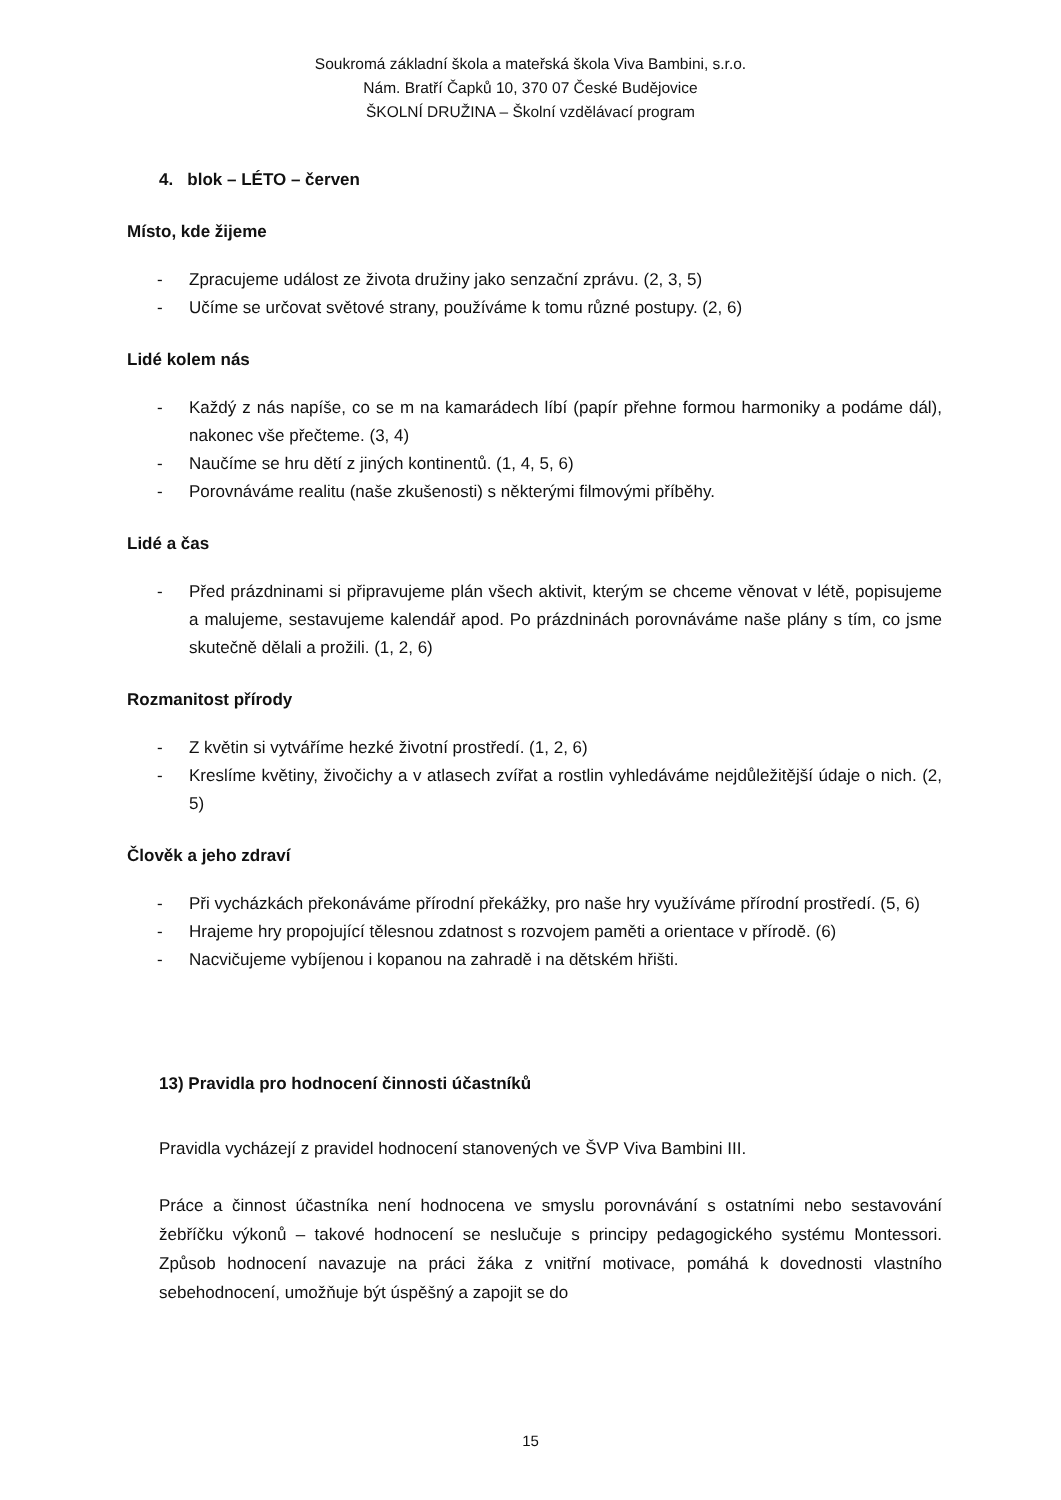Soukromá základní škola a mateřská škola Viva Bambini, s.r.o.
Nám. Bratří Čapků 10, 370 07 České Budějovice
ŠKOLNÍ DRUŽINA – Školní vzdělávací program
4. blok – LÉTO – červen
Místo, kde žijeme
- Zpracujeme událost ze života družiny jako senzační zprávu. (2, 3, 5)
- Učíme se určovat světové strany, používáme k tomu různé postupy. (2, 6)
Lidé kolem nás
- Každý z nás napíše, co se m na kamarádech líbí (papír přehne formou harmoniky a podáme dál), nakonec vše přečteme. (3, 4)
- Naučíme se hru dětí z jiných kontinentů. (1, 4, 5, 6)
- Porovnáváme realitu (naše zkušenosti) s některými filmovými příběhy.
Lidé a čas
- Před prázdninami si připravujeme plán všech aktivit, kterým se chceme věnovat v létě, popisujeme a malujeme, sestavujeme kalendář apod. Po prázdninách porovnáváme naše plány s tím, co jsme skutečně dělali a prožili. (1, 2, 6)
Rozmanitost přírody
- Z květin si vytváříme hezké životní prostředí. (1, 2, 6)
- Kreslíme květiny, živočichy a v atlasech zvířat a rostlin vyhledáváme nejdůležitější údaje o nich. (2, 5)
Člověk a jeho zdraví
- Při vycházkách překonáváme přírodní překážky, pro naše hry využíváme přírodní prostředí. (5, 6)
- Hrajeme hry propojující tělesnou zdatnost s rozvojem paměti a orientace v přírodě. (6)
- Nacvičujeme vybíjenou i kopanou na zahradě i na dětském hřišti.
13) Pravidla pro hodnocení činnosti účastníků
Pravidla vycházejí z pravidel hodnocení stanovených ve ŠVP Viva Bambini III.
Práce a činnost účastníka není hodnocena ve smyslu porovnávání s ostatními nebo sestavování žebříčku výkonů – takové hodnocení se neslučuje s principy pedagogického systému Montessori. Způsob hodnocení navazuje na práci žáka z vnitřní motivace, pomáhá k dovednosti vlastního sebehodnocení, umožňuje být úspěšný a zapojit se do
15